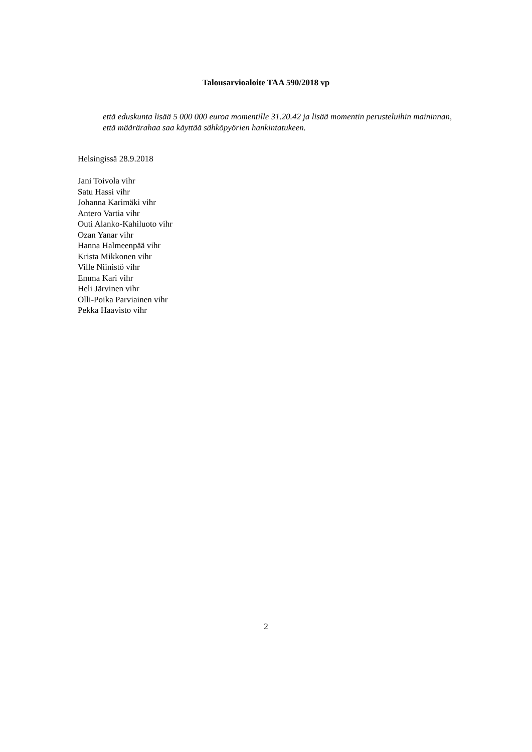Talousarvioaloite TAA 590/2018 vp
että eduskunta lisää 5 000 000 euroa momentille 31.20.42 ja lisää momentin perusteluihin maininnan, että määrärahaa saa käyttää sähköpyörien hankintatukeen.
Helsingissä 28.9.2018
Jani Toivola vihr
Satu Hassi vihr
Johanna Karimäki vihr
Antero Vartia vihr
Outi Alanko-Kahiluoto vihr
Ozan Yanar vihr
Hanna Halmeenpää vihr
Krista Mikkonen vihr
Ville Niinistö vihr
Emma Kari vihr
Heli Järvinen vihr
Olli-Poika Parviainen vihr
Pekka Haavisto vihr
2